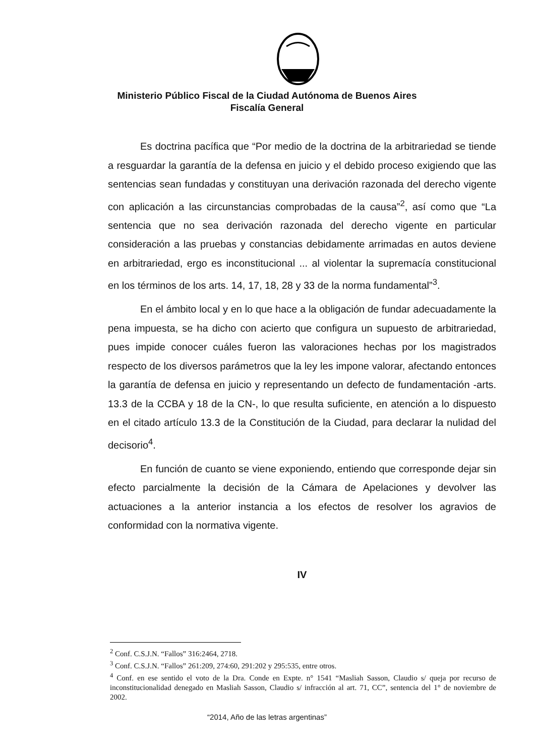Ministerio Público Fiscal de la Ciudad Autónoma de Buenos Aires
Fiscalía General
Es doctrina pacífica que “Por medio de la doctrina de la arbitrariedad se tiende a resguardar la garantía de la defensa en juicio y el debido proceso exigiendo que las sentencias sean fundadas y constituyan una derivación razonada del derecho vigente con aplicación a las circunstancias comprobadas de la causa”<sup>2</sup>, así como que “La sentencia que no sea derivación razonada del derecho vigente en particular consideración a las pruebas y constancias debidamente arrimadas en autos deviene en arbitrariedad, ergo es inconstitucional ... al violentar la supremacía constitucional en los términos de los arts. 14, 17, 18, 28 y 33 de la norma fundamental”<sup>3</sup>.
En el ámbito local y en lo que hace a la obligación de fundar adecuadamente la pena impuesta, se ha dicho con acierto que configura un supuesto de arbitrariedad, pues impide conocer cuáles fueron las valoraciones hechas por los magistrados respecto de los diversos parámetros que la ley les impone valorar, afectando entonces la garantía de defensa en juicio y representando un defecto de fundamentación -arts. 13.3 de la CCBA y 18 de la CN-, lo que resulta suficiente, en atención a lo dispuesto en el citado artículo 13.3 de la Constitución de la Ciudad, para declarar la nulidad del decisorio<sup>4</sup>.
En función de cuanto se viene exponiendo, entiendo que corresponde dejar sin efecto parcialmente la decisión de la Cámara de Apelaciones y devolver las actuaciones a la anterior instancia a los efectos de resolver los agravios de conformidad con la normativa vigente.
IV
<sup>2</sup> Conf. C.S.J.N. “Fallos” 316:2464, 2718.
<sup>3</sup> Conf. C.S.J.N. “Fallos” 261:209, 274:60, 291:202 y 295:535, entre otros.
<sup>4</sup> Conf. en ese sentido el voto de la Dra. Conde en Expte. n° 1541 “Masliah Sasson, Claudio s/ queja por recurso de inconstitucionalidad denegado en Masliah Sasson, Claudio s/ infracción al art. 71, CC”, sentencia del 1° de noviembre de 2002.
“2014, Año de las letras argentinas”